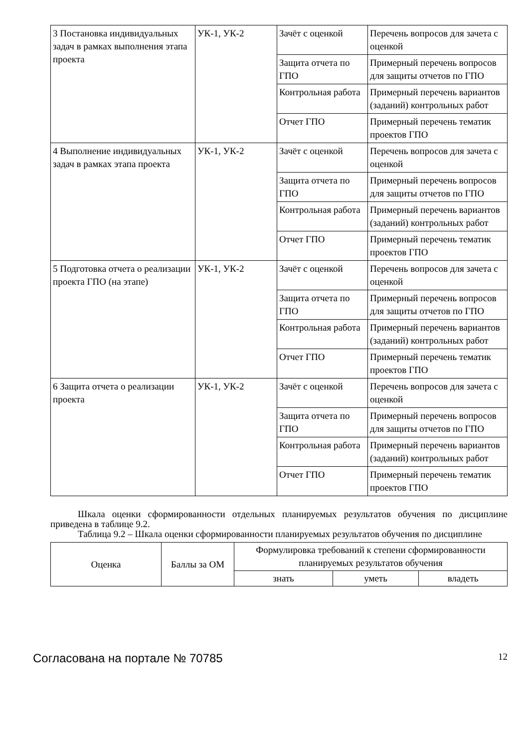| 3 Постановка индивидуальных задач в рамках выполнения этапа проекта | УК-1, УК-2 | Зачёт с оценкой | Перечень вопросов для зачета с оценкой |
| | | Защита отчета по ГПО | Примерный перечень вопросов для защиты отчетов по ГПО |
| | | Контрольная работа | Примерный перечень вариантов (заданий) контрольных работ |
| | | Отчет ГПО | Примерный перечень тематик проектов ГПО |
| 4 Выполнение индивидуальных задач в рамках этапа проекта | УК-1, УК-2 | Зачёт с оценкой | Перечень вопросов для зачета с оценкой |
| | | Защита отчета по ГПО | Примерный перечень вопросов для защиты отчетов по ГПО |
| | | Контрольная работа | Примерный перечень вариантов (заданий) контрольных работ |
| | | Отчет ГПО | Примерный перечень тематик проектов ГПО |
| 5 Подготовка отчета о реализации проекта ГПО (на этапе) | УК-1, УК-2 | Зачёт с оценкой | Перечень вопросов для зачета с оценкой |
| | | Защита отчета по ГПО | Примерный перечень вопросов для защиты отчетов по ГПО |
| | | Контрольная работа | Примерный перечень вариантов (заданий) контрольных работ |
| | | Отчет ГПО | Примерный перечень тематик проектов ГПО |
| 6 Защита отчета о реализации проекта | УК-1, УК-2 | Зачёт с оценкой | Перечень вопросов для зачета с оценкой |
| | | Защита отчета по ГПО | Примерный перечень вопросов для защиты отчетов по ГПО |
| | | Контрольная работа | Примерный перечень вариантов (заданий) контрольных работ |
| | | Отчет ГПО | Примерный перечень тематик проектов ГПО |
Шкала оценки сформированности отдельных планируемых результатов обучения по дисциплине приведена в таблице 9.2.
Таблица 9.2 – Шкала оценки сформированности планируемых результатов обучения по дисциплине
| Оценка | Баллы за ОМ | Формулировка требований к степени сформированности планируемых результатов обучения | | |
| | | знать | уметь | владеть |
Согласована на портале № 70785 12